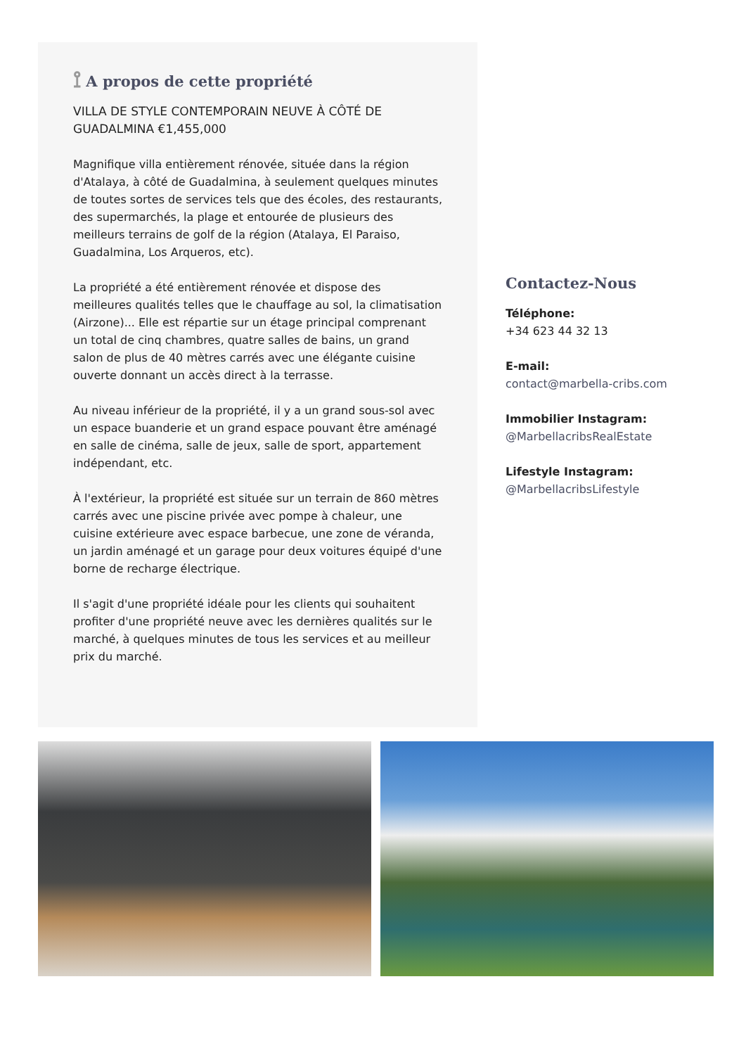⟟ A propos de cette propriété
VILLA DE STYLE CONTEMPORAIN NEUVE À CÔTÉ DE GUADALMINA €1,455,000
Magnifique villa entièrement rénovée, située dans la région d'Atalaya, à côté de Guadalmina, à seulement quelques minutes de toutes sortes de services tels que des écoles, des restaurants, des supermarchés, la plage et entourée de plusieurs des meilleurs terrains de golf de la région (Atalaya, El Paraiso, Guadalmina, Los Arqueros, etc).
La propriété a été entièrement rénovée et dispose des meilleures qualités telles que le chauffage au sol, la climatisation (Airzone)... Elle est répartie sur un étage principal comprenant un total de cinq chambres, quatre salles de bains, un grand salon de plus de 40 mètres carrés avec une élégante cuisine ouverte donnant un accès direct à la terrasse.
Au niveau inférieur de la propriété, il y a un grand sous-sol avec un espace buanderie et un grand espace pouvant être aménagé en salle de cinéma, salle de jeux, salle de sport, appartement indépendant, etc.
À l'extérieur, la propriété est située sur un terrain de 860 mètres carrés avec une piscine privée avec pompe à chaleur, une cuisine extérieure avec espace barbecue, une zone de véranda, un jardin aménagé et un garage pour deux voitures équipé d'une borne de recharge électrique.
Il s'agit d'une propriété idéale pour les clients qui souhaitent profiter d'une propriété neuve avec les dernières qualités sur le marché, à quelques minutes de tous les services et au meilleur prix du marché.
Contactez-Nous
Téléphone:
+34 623 44 32 13
E-mail:
contact@marbella-cribs.com
Immobilier Instagram:
@MarbellacribsRealEstate
Lifestyle Instagram:
@MarbellacribsLifestyle